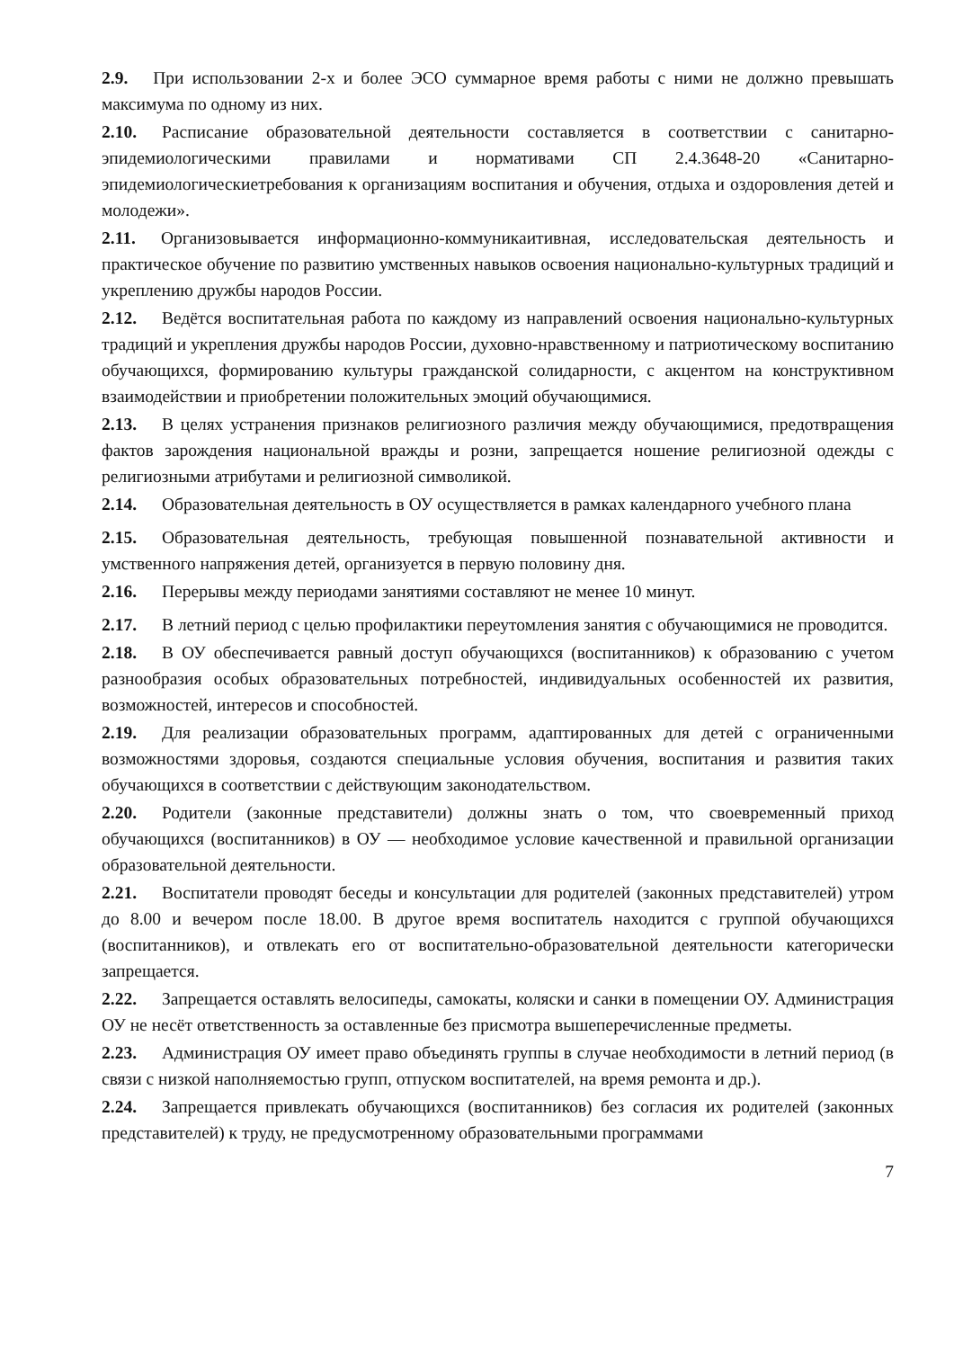2.9. При использовании 2-х и более ЭСО суммарное время работы с ними не должно превышать максимума по одному из них.
2.10. Расписание образовательной деятельности составляется в соответствии с санитарно-эпидемиологическими правилами и нормативами СП 2.4.3648-20 «Санитарно-эпидемиологическиетребования к организациям воспитания и обучения, отдыха и оздоровления детей и молодежи».
2.11. Организовывается информационно-коммуникаитивная, исследовательская деятельность и практическое обучение по развитию умственных навыков освоения национально-культурных традиций и укреплению дружбы народов России.
2.12. Ведётся воспитательная работа по каждому из направлений освоения национально-культурных традиций и укрепления дружбы народов России, духовно-нравственному и патриотическому воспитанию обучающихся, формированию культуры гражданской солидарности, с акцентом на конструктивном взаимодействии и приобретении положительных эмоций обучающимися.
2.13. В целях устранения признаков религиозного различия между обучающимися, предотвращения фактов зарождения национальной вражды и розни, запрещается ношение религиозной одежды с религиозными атрибутами и религиозной символикой.
2.14. Образовательная деятельность в ОУ осуществляется в рамках календарного учебного плана
2.15. Образовательная деятельность, требующая повышенной познавательной активности и умственного напряжения детей, организуется в первую половину дня.
2.16. Перерывы между периодами занятиями составляют не менее 10 минут.
2.17. В летний период с целью профилактики переутомления занятия с обучающимися не проводится.
2.18. В ОУ обеспечивается равный доступ обучающихся (воспитанников) к образованию с учетом разнообразия особых образовательных потребностей, индивидуальных особенностей их развития, возможностей, интересов и способностей.
2.19. Для реализации образовательных программ, адаптированных для детей с ограниченными возможностями здоровья, создаются специальные условия обучения, воспитания и развития таких обучающихся в соответствии с действующим законодательством.
2.20. Родители (законные представители) должны знать о том, что своевременный приход обучающихся (воспитанников) в ОУ — необходимое условие качественной и правильной организации образовательной деятельности.
2.21. Воспитатели проводят беседы и консультации для родителей (законных представителей) утром до 8.00 и вечером после 18.00. В другое время воспитатель находится с группой обучающихся (воспитанников), и отвлекать его от воспитательно-образовательной деятельности категорически запрещается.
2.22. Запрещается оставлять велосипеды, самокаты, коляски и санки в помещении ОУ. Администрация ОУ не несёт ответственность за оставленные без присмотра вышеперечисленные предметы.
2.23. Администрация ОУ имеет право объединять группы в случае необходимости в летний период (в связи с низкой наполняемостью групп, отпуском воспитателей, на время ремонта и др.).
2.24. Запрещается привлекать обучающихся (воспитанников) без согласия их родителей (законных представителей) к труду, не предусмотренному образовательными программами
7